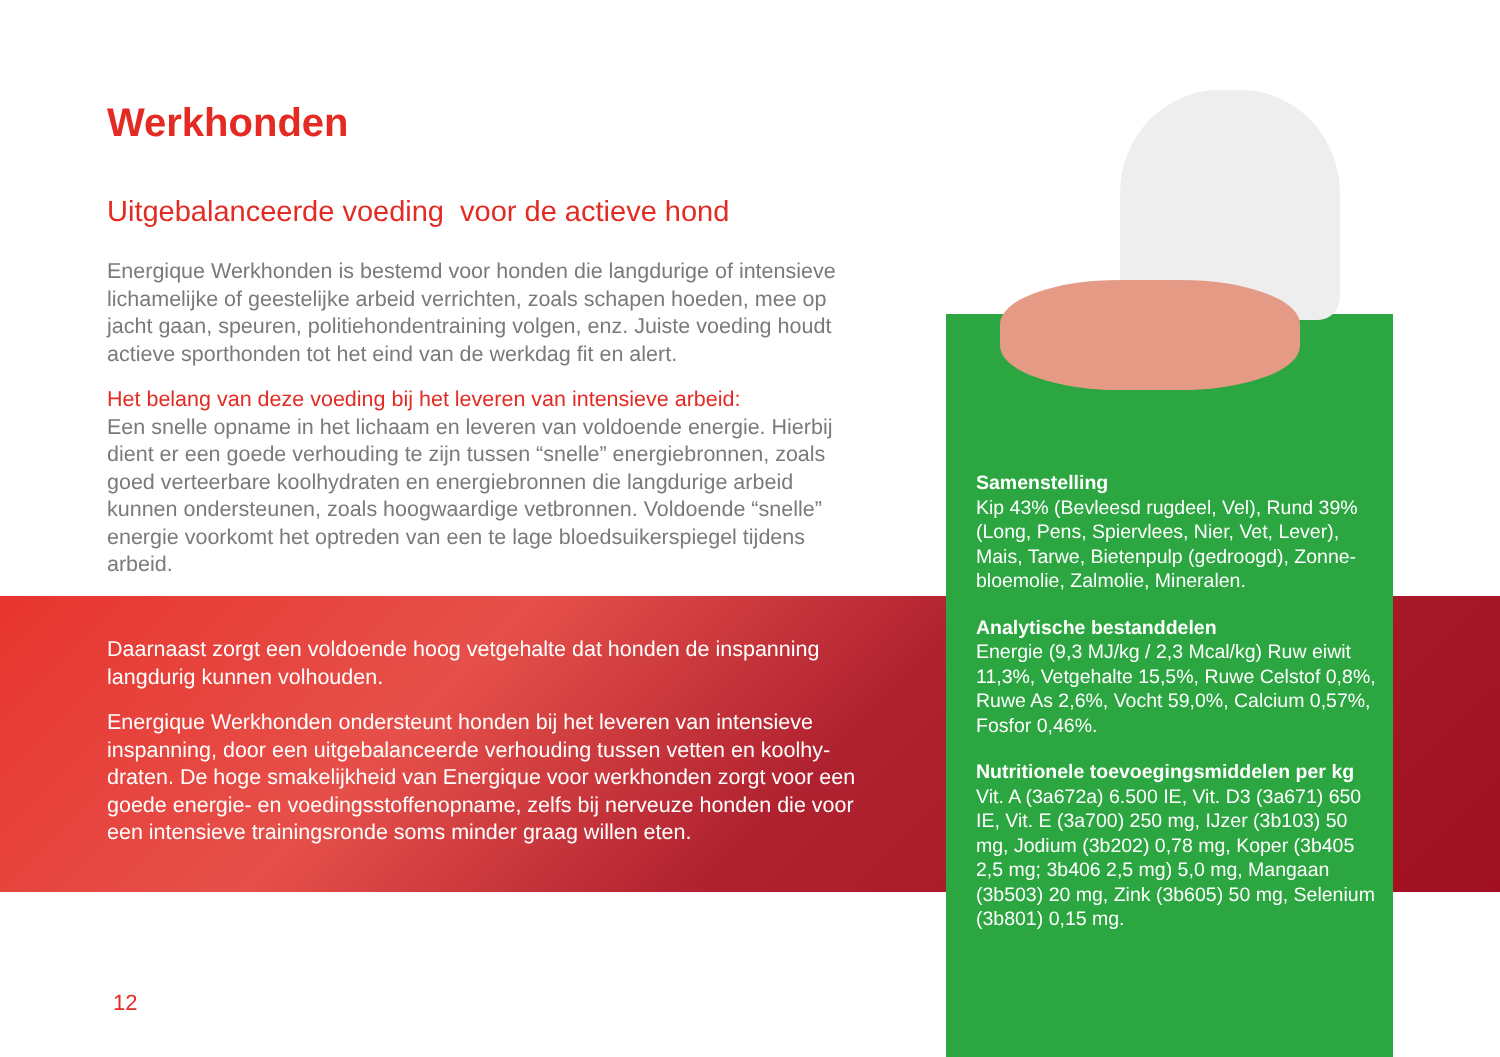Werkhonden
Uitgebalanceerde voeding voor de actieve hond
Energique Werkhonden is bestemd voor honden die langdurige of intensieve lichamelijke of geestelijke arbeid verrichten, zoals schapen hoeden, mee op jacht gaan, speuren, politiehondentraining volgen, enz. Juiste voeding houdt actieve sporthonden tot het eind van de werkdag fit en alert.
Het belang van deze voeding bij het leveren van intensieve arbeid:
Een snelle opname in het lichaam en leveren van voldoende energie. Hierbij dient er een goede verhouding te zijn tussen “snelle” energiebronnen, zoals goed verteerbare koolhydraten en energiebronnen die langdurige arbeid kunnen ondersteunen, zoals hoogwaardige vetbronnen. Voldoende “snelle” energie voorkomt het optreden van een te lage bloedsuikerspiegel tijdens arbeid.
Daarnaast zorgt een voldoende hoog vetgehalte dat honden de inspanning langdurig kunnen volhouden.
Energique Werkhonden ondersteunt honden bij het leveren van intensieve inspanning, door een uitgebalanceerde verhouding tussen vetten en koolhy-draten. De hoge smakelijkheid van Energique voor werkhonden zorgt voor een goede energie- en voedingsstoffenopname, zelfs bij nerveuze honden die voor een intensieve trainingsronde soms minder graag willen eten.
Samenstelling
Kip 43% (Bevleesd rugdeel, Vel), Rund 39% (Long, Pens, Spiervlees, Nier, Vet, Lever), Mais, Tarwe, Bietenpulp (gedroogd), Zonne-bloemolie, Zalmolie, Mineralen.
Analytische bestanddelen
Energie (9,3 MJ/kg / 2,3 Mcal/kg) Ruw eiwit 11,3%, Vetgehalte 15,5%, Ruwe Celstof 0,8%, Ruwe As 2,6%, Vocht 59,0%, Calcium 0,57%, Fosfor 0,46%.
Nutritionele toevoegingsmiddelen per kg
Vit. A (3a672a) 6.500 IE, Vit. D3 (3a671) 650 IE, Vit. E (3a700) 250 mg, IJzer (3b103) 50 mg, Jodium (3b202) 0,78 mg, Koper (3b405 2,5 mg; 3b406 2,5 mg) 5,0 mg, Mangaan (3b503) 20 mg, Zink (3b605) 50 mg, Selenium (3b801) 0,15 mg.
12